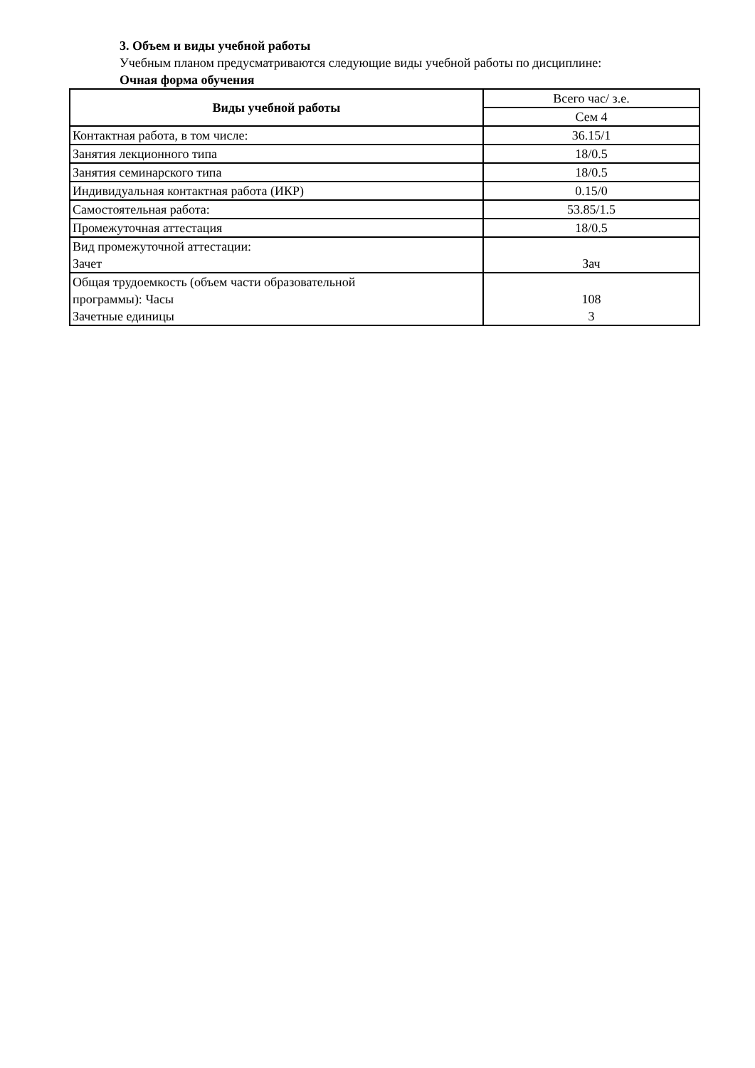3. Объем и виды учебной работы
Учебным планом предусматриваются следующие виды учебной работы по дисциплине:
Очная форма обучения
| Виды учебной работы | Всего час/ з.е. |
| | Сем 4 |
| Контактная работа, в том числе: | 36.15/1 |
| Занятия лекционного типа | 18/0.5 |
| Занятия семинарского типа | 18/0.5 |
| Индивидуальная контактная работа (ИКР) | 0.15/0 |
| Самостоятельная работа: | 53.85/1.5 |
| Промежуточная аттестация | 18/0.5 |
| Вид промежуточной аттестации: Зачет | Зач |
| Общая трудоемкость (объем части образовательной программы): Часы Зачетные единицы | 108 3 |